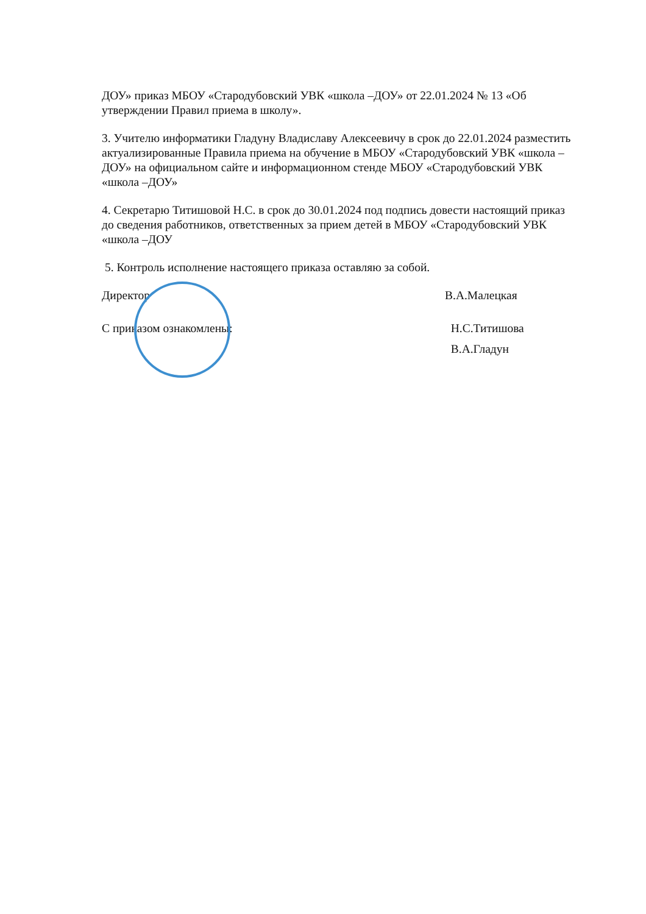ДОУ» приказ МБОУ «Стародубовский УВК «школа –ДОУ» от 22.01.2024 № 13 «Об утверждении Правил приема в школу».
3. Учителю информатики Гладуну Владиславу Алексеевичу в срок до 22.01.2024 разместить актуализированные Правила приема на обучение в МБОУ «Стародубовский УВК «школа –ДОУ» на официальном сайте и информационном стенде МБОУ «Стародубовский УВК «школа –ДОУ»
4. Секретарю Титишовой Н.С. в срок до 30.01.2024 под подпись довести настоящий приказ до сведения работников, ответственных за прием детей в МБОУ «Стародубовский УВК «школа –ДОУ
5. Контроль исполнение настоящего приказа оставляю за собой.
Директор В.А.Малецкая
С приказом ознакомлены: Н.С.Титишова
В.А.Гладун